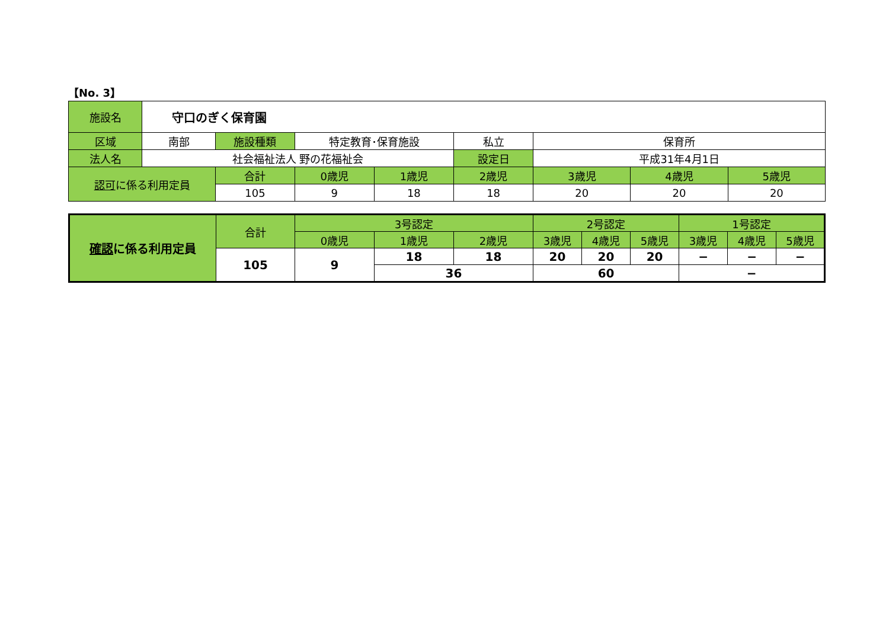【No. 3】
| 施設名 | 守口のぎく保育園 | | | | | | | |
| 区域 | 南部 | 施設種類 | 特定教育･保育施設 | | 私立 | 保育所 | | |
| 法人名 | 社会福祉法人 野の花福祉会 | | | | 設定日 | 平成31年4月1日 | | |
| 認可 に係る利用定員 | | 合計 | 0歳児 | 1歳児 | 2歳児 | 3歳児 | 4歳児 | 5歳児 |
| | | 105 | 9 | 18 | 18 | 20 | 20 | 20 |
| 確認 に係る利用定員 | 合計 | 3号認定 | | | 2号認定 | | | 1号認定 | | |
| | | 0歳児 | 1歳児 | 2歳児 | 3歳児 | 4歳児 | 5歳児 | 3歳児 | 4歳児 | 5歳児 |
| | 105 | 9 | 18 | 18 | 20 | 20 | 20 | − | − | − |
| | | | 36 | | 60 | | | − | | |